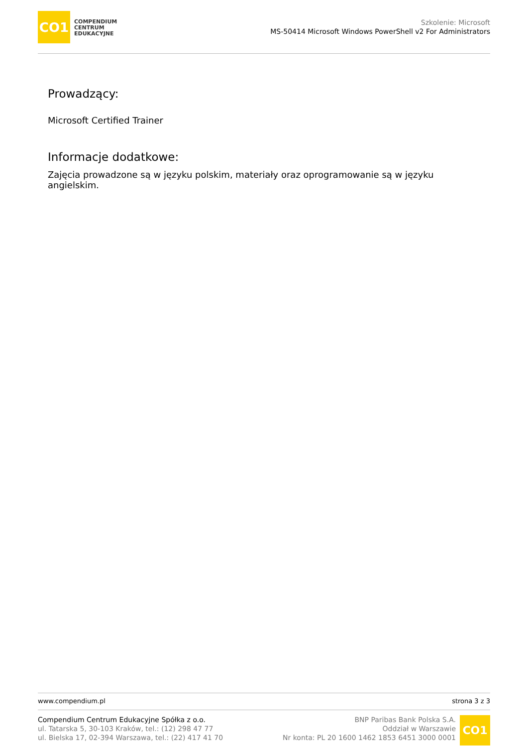CO1
COMPENDIUM
CENTRUM
EDUKACYJNE
Szkolenie: Microsoft
MS-50414 Microsoft Windows PowerShell v2 For Administrators
Prowadzący:
Microsoft Certified Trainer
Informacje dodatkowe:
Zajęcia prowadzone są w języku polskim, materiały oraz oprogramowanie są w języku angielskim.
www.compendium.pl strona 3 z 3
Compendium Centrum Edukacyjne Spółka z o.o.
ul. Tatarska 5, 30-103 Kraków, tel.: (12) 298 47 77
ul. Bielska 17, 02-394 Warszawa, tel.: (22) 417 41 70
BNP Paribas Bank Polska S.A.
Oddział w Warszawie
Nr konta: PL 20 1600 1462 1853 6451 3000 0001
CO1